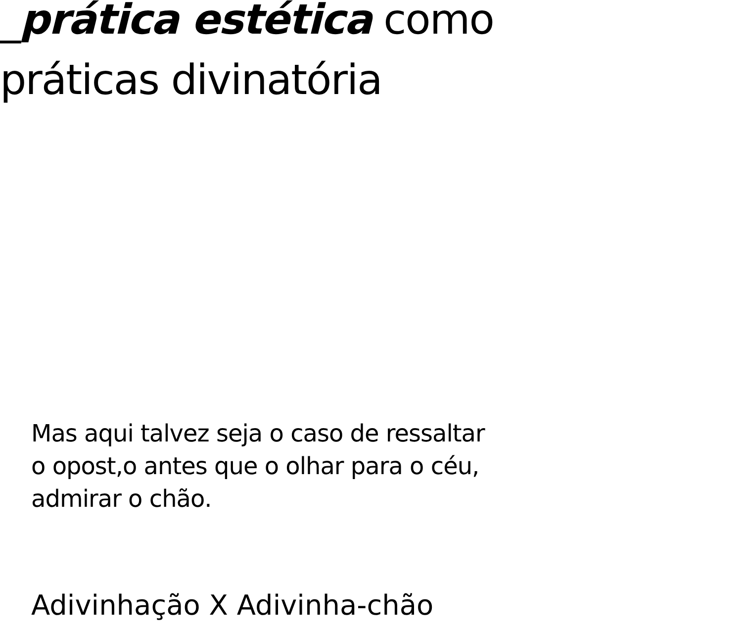_prática estética como
práticas divinatória
Mas aqui talvez seja o caso de ressaltar
o opost,o antes que o olhar para o céu,
admirar o chão.
Adivinhação X Adivinha-chão